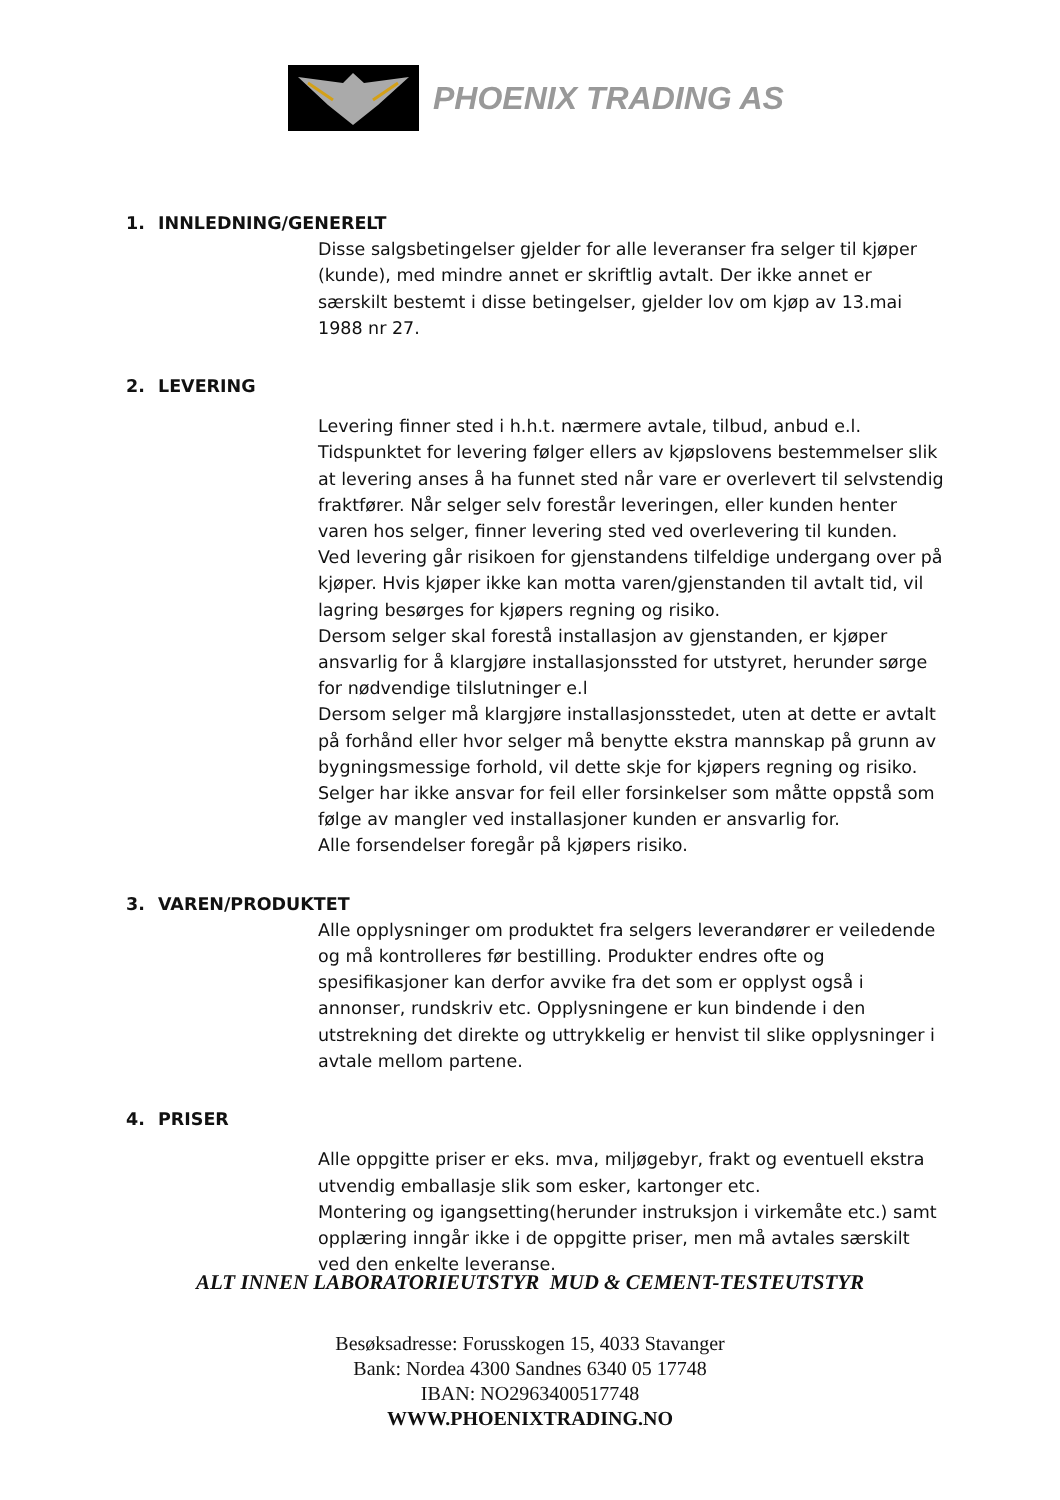PHOENIX TRADING AS
1. INNLEDNING/GENERELT
Disse salgsbetingelser gjelder for alle leveranser fra selger til kjøper (kunde), med mindre annet er skriftlig avtalt. Der ikke annet er særskilt bestemt i disse betingelser, gjelder lov om kjøp av 13.mai 1988 nr 27.
2. LEVERING
Levering finner sted i h.h.t. nærmere avtale, tilbud, anbud e.l.
Tidspunktet for levering følger ellers av kjøpslovens bestemmelser slik at levering anses å ha funnet sted når vare er overlevert til selvstendig fraktfører. Når selger selv forestår leveringen, eller kunden henter varen hos selger, finner levering sted ved overlevering til kunden.
Ved levering går risikoen for gjenstandens tilfeldige undergang over på kjøper. Hvis kjøper ikke kan motta varen/gjenstanden til avtalt tid, vil lagring besørges for kjøpers regning og risiko.
Dersom selger skal forestå installasjon av gjenstanden, er kjøper ansvarlig for å klargjøre installasjonssted for utstyret, herunder sørge for nødvendige tilslutninger e.l
Dersom selger må klargjøre installasjonsstedet, uten at dette er avtalt på forhånd eller hvor selger må benytte ekstra mannskap på grunn av bygningsmessige forhold, vil dette skje for kjøpers regning og risiko.
Selger har ikke ansvar for feil eller forsinkelser som måtte oppstå som følge av mangler ved installasjoner kunden er ansvarlig for.
Alle forsendelser foregår på kjøpers risiko.
3. VAREN/PRODUKTET
Alle opplysninger om produktet fra selgers leverandører er veiledende og må kontrolleres før bestilling. Produkter endres ofte og spesifikasjoner kan derfor avvike fra det som er opplyst også i annonser, rundskriv etc. Opplysningene er kun bindende i den utstrekning det direkte og uttrykkelig er henvist til slike opplysninger i avtale mellom partene.
4. PRISER
Alle oppgitte priser er eks. mva, miljøgebyr, frakt og eventuell ekstra utvendig emballasje slik som esker, kartonger etc.
Montering og igangsetting(herunder instruksjon i virkemåte etc.) samt opplæring inngår ikke i de oppgitte priser, men må avtales særskilt ved den enkelte leveranse.
ALT INNEN LABORATORIEUTSTYR MUD & CEMENT-TESTEUTSTYR
Besøksadresse: Forusskogen 15, 4033 Stavanger
Bank: Nordea 4300 Sandnes 6340 05 17748
IBAN: NO2963400517748
WWW.PHOENIXTRADING.NO